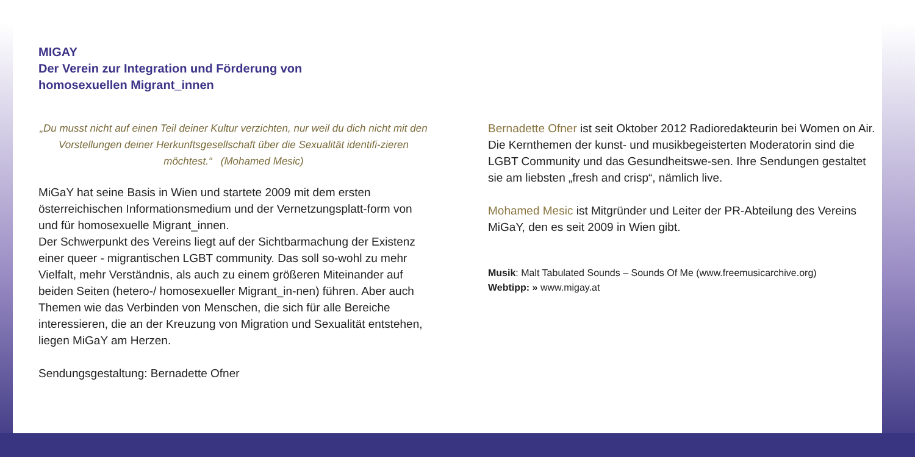MIGAY
Der Verein zur Integration und Förderung von
homosexuellen Migrant_innen
„Du musst nicht auf einen Teil deiner Kultur verzichten, nur weil du dich nicht mit den Vorstellungen deiner Herkunftsgesellschaft über die Sexualität identifi-zieren möchtest.“ (Mohamed Mesic)
MiGaY hat seine Basis in Wien und startete 2009 mit dem ersten österreichischen Informationsmedium und der Vernetzungsplatt-form von und für homosexuelle Migrant_innen.
Der Schwerpunkt des Vereins liegt auf der Sichtbarmachung der Existenz einer queer - migrantischen LGBT community. Das soll so-wohl zu mehr Vielfalt, mehr Verständnis, als auch zu einem größeren Miteinander auf beiden Seiten (hetero-/ homosexueller Migrant_in-nen) führen. Aber auch Themen wie das Verbinden von Menschen, die sich für alle Bereiche interessieren, die an der Kreuzung von Migration und Sexualität entstehen, liegen MiGaY am Herzen.
Sendungsgestaltung: Bernadette Ofner
Bernadette Ofner ist seit Oktober 2012 Radioredakteurin bei Women on Air. Die Kernthemen der kunst- und musikbegeisterten Moderatorin sind die LGBT Community und das Gesundheitswe-sen. Ihre Sendungen gestaltet sie am liebsten „fresh and crisp“, nämlich live.
Mohamed Mesic ist Mitgründer und Leiter der PR-Abteilung des Vereins MiGaY, den es seit 2009 in Wien gibt.
Musik: Malt Tabulated Sounds – Sounds Of Me (www.freemusicarchive.org)
Webtipp: » www.migay.at